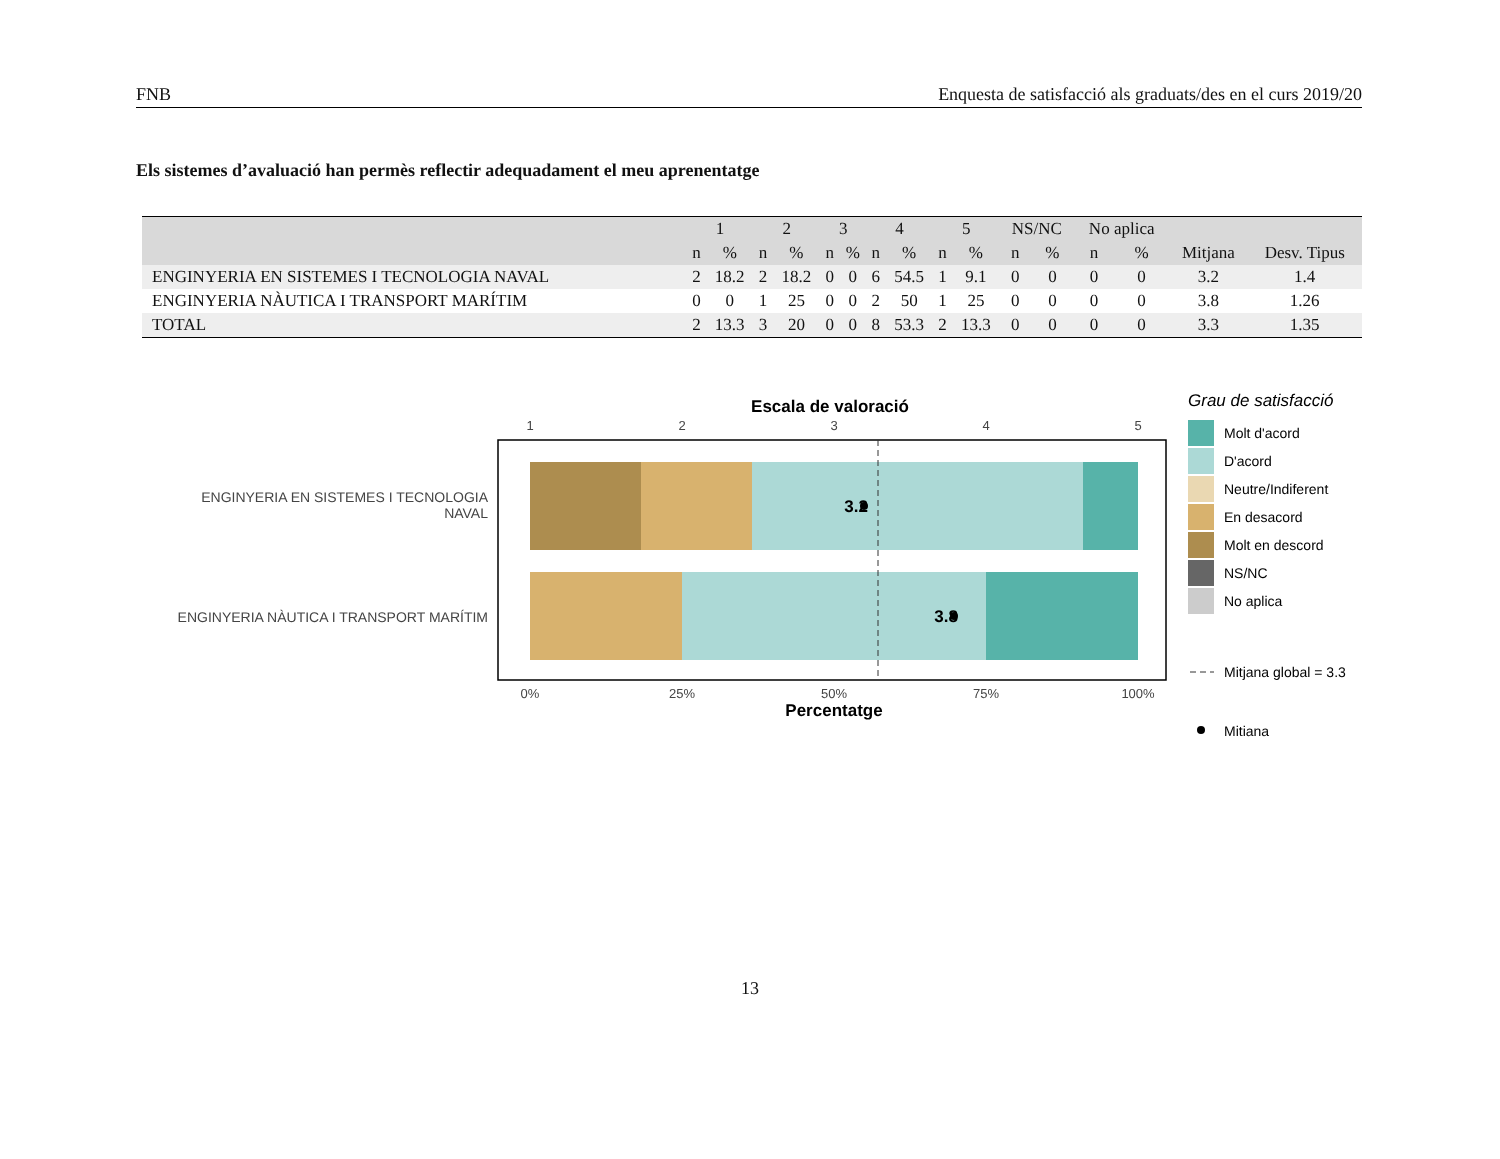FNB Enquesta de satisfacció als graduats/des en el curs 2019/20
Els sistemes d’avaluació han permès reflectir adequadament el meu aprenentatge
| | 1 | | 2 | | 3 | | 4 | | 5 | | NS/NC | | No aplica | | | |
| --- | --- | --- | --- | --- | --- | --- | --- | --- | --- | --- | --- | --- | --- | --- | --- | --- |
| | n | % | n | % | n | % | n | % | n | % | n | % | n | % | Mitjana | Desv. Tipus |
| ENGINYERIA EN SISTEMES I TECNOLOGIA NAVAL | 2 | 18.2 | 2 | 18.2 | 0 | 0 | 6 | 54.5 | 1 | 9.1 | 0 | 0 | 0 | 0 | 3.2 | 1.4 |
| ENGINYERIA NÀUTICA I TRANSPORT MARÍTIM | 0 | 0 | 1 | 25 | 0 | 0 | 2 | 50 | 1 | 25 | 0 | 0 | 0 | 0 | 3.8 | 1.26 |
| TOTAL | 2 | 13.3 | 3 | 20 | 0 | 0 | 8 | 53.3 | 2 | 13.3 | 0 | 0 | 0 | 0 | 3.3 | 1.35 |
Escala de valoració
1
2
3
4
5
3.2
3.8
ENGINYERIA EN SISTEMES I TECNOLOGIA
NAVAL
ENGINYERIA NÀUTICA I TRANSPORT MARÍTIM
0%
25%
50%
75%
100%
Percentatge
Grau de satisfacció
Molt d'acord
D'acord
Neutre/Indiferent
En desacord
Molt en descord
NS/NC
No aplica
Mitjana global = 3.3
Mitiana
13